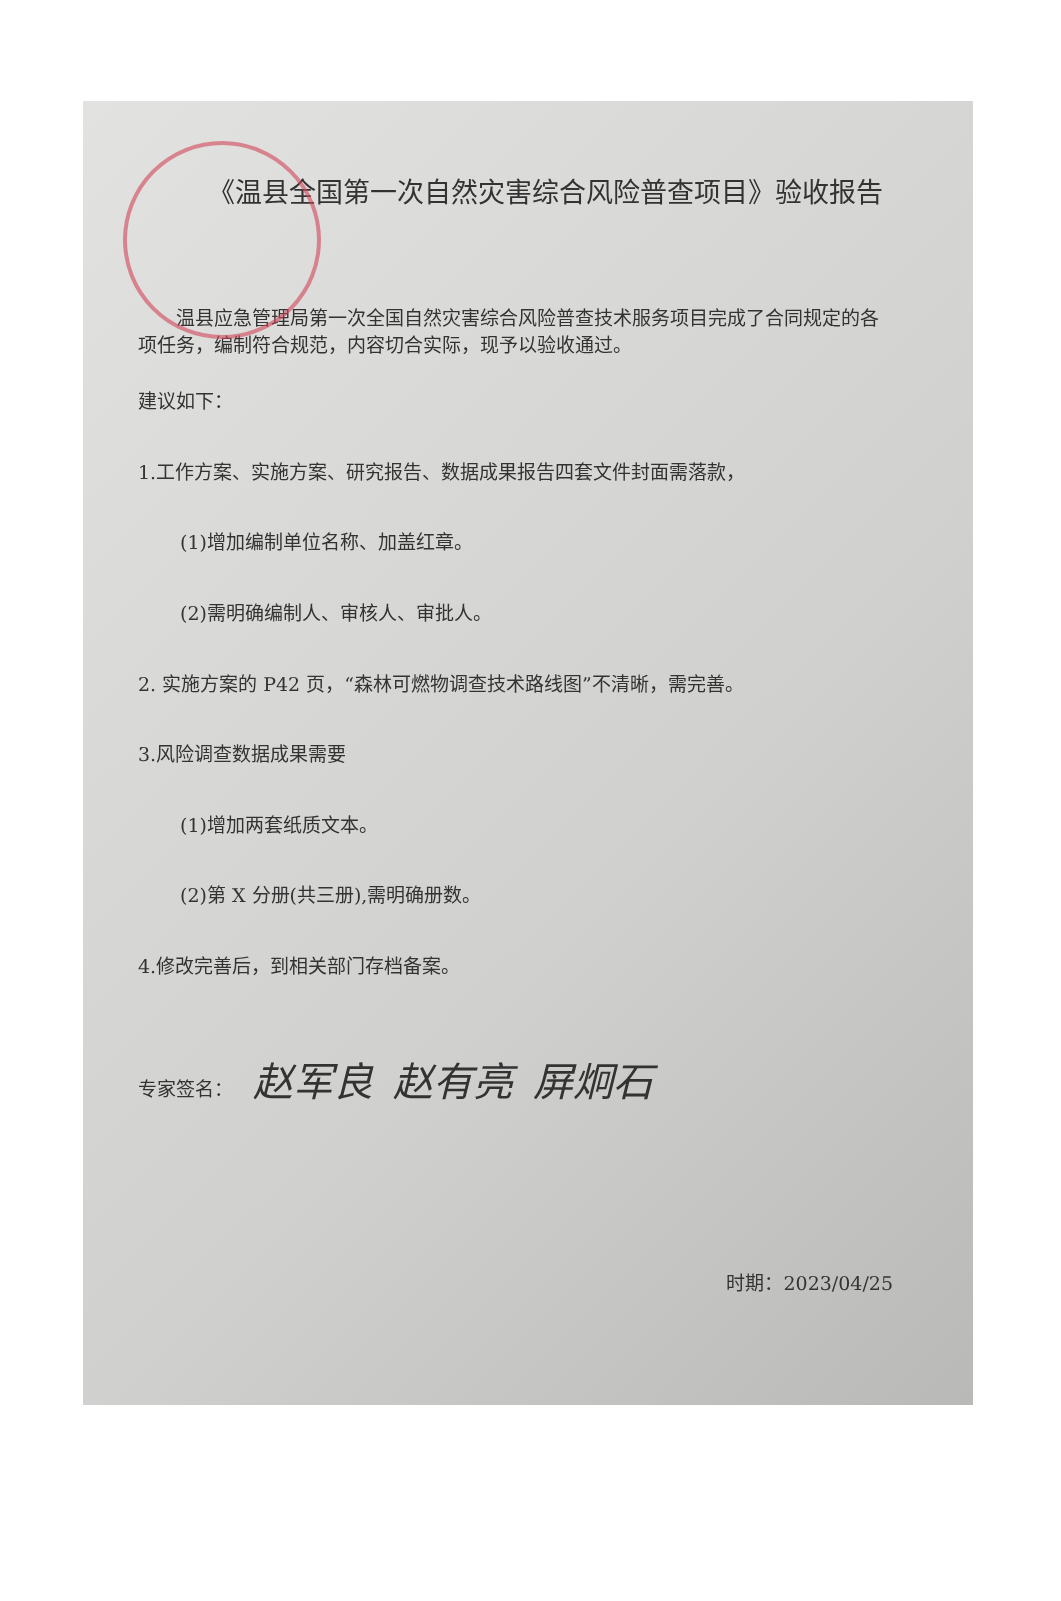《温县全国第一次自然灾害综合风险普查项目》验收报告
温县应急管理局第一次全国自然灾害综合风险普查技术服务项目完成了合同规定的各项任务，编制符合规范，内容切合实际，现予以验收通过。
建议如下：
1.工作方案、实施方案、研究报告、数据成果报告四套文件封面需落款，
(1)增加编制单位名称、加盖红章。
(2)需明确编制人、审核人、审批人。
2. 实施方案的 P42 页，“森林可燃物调查技术路线图”不清晰，需完善。
3.风险调查数据成果需要
(1)增加两套纸质文本。
(2)第 X 分册(共三册),需明确册数。
4.修改完善后，到相关部门存档备案。
专家签名： 赵军良 赵有亮 屏炯石
时期：2023/04/25